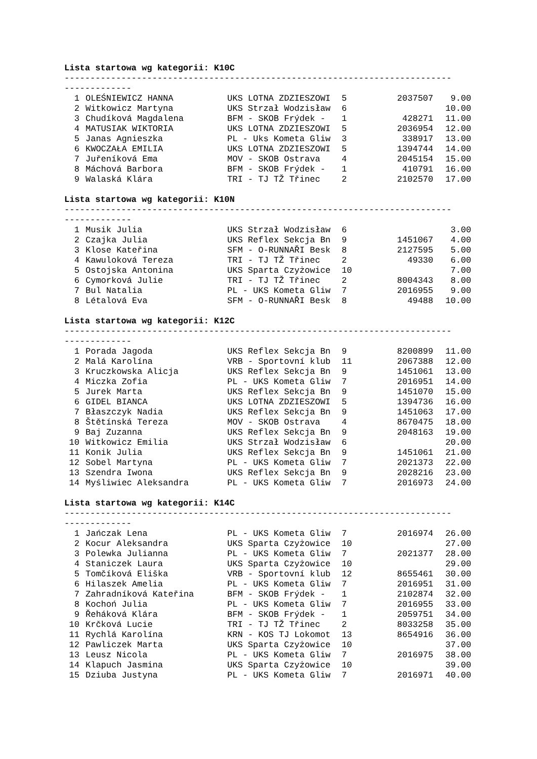Lista startowa wg kategorii: K10C
--------------------------------------------------------------------------- -------------
| 1 | OLEŚNIEWICZ HANNA | UKS LOTNA ZDZIESZOWI | 5 | 2037507 | 9.00 |
| 2 | Witkowicz Martyna | UKS Strzał Wodzisław | 6 | | 10.00 |
| 3 | Chudíková Magdalena | BFM - SKOB Frýdek - | 1 | 428271 | 11.00 |
| 4 | MATUSIAK WIKTORIA | UKS LOTNA ZDZIESZOWI | 5 | 2036954 | 12.00 |
| 5 | Janas Agnieszka | PL - Uks Kometa Gliw | 3 | 338917 | 13.00 |
| 6 | KWOCZAŁA EMILIA | UKS LOTNA ZDZIESZOWI | 5 | 1394744 | 14.00 |
| 7 | Juřeníková Ema | MOV - SKOB Ostrava | 4 | 2045154 | 15.00 |
| 8 | Máchová Barbora | BFM - SKOB Frýdek - | 1 | 410791 | 16.00 |
| 9 | Walaská Klára | TRI - TJ TŽ Třinec | 2 | 2102570 | 17.00 |
Lista startowa wg kategorii: K10N
--------------------------------------------------------------------------- -------------
| 1 | Musik Julia | UKS Strzał Wodzisław | 6 | | 3.00 |
| 2 | Czajka Julia | UKS Reflex Sekcja Bn | 9 | 1451067 | 4.00 |
| 3 | Klose Kateřina | SFM - O-RUNNAŘI Besk | 8 | 2127595 | 5.00 |
| 4 | Kawuloková Tereza | TRI - TJ TŽ Třinec | 2 | 49330 | 6.00 |
| 5 | Ostojska Antonina | UKS Sparta Czyżowice | 10 | | 7.00 |
| 6 | Cymorková Julie | TRI - TJ TŽ Třinec | 2 | 8004343 | 8.00 |
| 7 | Bul Natalia | PL - UKS Kometa Gliw | 7 | 2016955 | 9.00 |
| 8 | Létalová Eva | SFM - O-RUNNAŘI Besk | 8 | 49488 | 10.00 |
Lista startowa wg kategorii: K12C
--------------------------------------------------------------------------- -------------
| 1 | Porada Jagoda | UKS Reflex Sekcja Bn | 9 | 8200899 | 11.00 |
| 2 | Malá Karolína | VRB - Sportovní klub | 11 | 2067388 | 12.00 |
| 3 | Kruczkowska Alicja | UKS Reflex Sekcja Bn | 9 | 1451061 | 13.00 |
| 4 | Miczka Zofia | PL - UKS Kometa Gliw | 7 | 2016951 | 14.00 |
| 5 | Jurek Marta | UKS Reflex Sekcja Bn | 9 | 1451070 | 15.00 |
| 6 | GIDEL BIANCA | UKS LOTNA ZDZIESZOWI | 5 | 1394736 | 16.00 |
| 7 | Błaszczyk Nadia | UKS Reflex Sekcja Bn | 9 | 1451063 | 17.00 |
| 8 | Štětínská Tereza | MOV - SKOB Ostrava | 4 | 8670475 | 18.00 |
| 9 | Baj Zuzanna | UKS Reflex Sekcja Bn | 9 | 2048163 | 19.00 |
| 10 | Witkowicz Emilia | UKS Strzał Wodzisław | 6 | | 20.00 |
| 11 | Konik Julia | UKS Reflex Sekcja Bn | 9 | 1451061 | 21.00 |
| 12 | Sobel Martyna | PL - UKS Kometa Gliw | 7 | 2021373 | 22.00 |
| 13 | Szendra Iwona | UKS Reflex Sekcja Bn | 9 | 2028216 | 23.00 |
| 14 | Myśliwiec Aleksandra | PL - UKS Kometa Gliw | 7 | 2016973 | 24.00 |
Lista startowa wg kategorii: K14C
--------------------------------------------------------------------------- -------------
| 1 | Jańczak Lena | PL - UKS Kometa Gliw | 7 | 2016974 | 26.00 |
| 2 | Kocur Aleksandra | UKS Sparta Czyżowice | 10 | | 27.00 |
| 3 | Polewka Julianna | PL - UKS Kometa Gliw | 7 | 2021377 | 28.00 |
| 4 | Staniczek Laura | UKS Sparta Czyżowice | 10 | | 29.00 |
| 5 | Tomčíková Eliška | VRB - Sportovní klub | 12 | 8655461 | 30.00 |
| 6 | Hilaszek Amelia | PL - UKS Kometa Gliw | 7 | 2016951 | 31.00 |
| 7 | Zahradníková Kateřina | BFM - SKOB Frýdek - | 1 | 2102874 | 32.00 |
| 8 | Kochoń Julia | PL - UKS Kometa Gliw | 7 | 2016955 | 33.00 |
| 9 | Řeháková Klára | BFM - SKOB Frýdek - | 1 | 2059751 | 34.00 |
| 10 | Krčková Lucie | TRI - TJ TŽ Třinec | 2 | 8033258 | 35.00 |
| 11 | Rychlá Karolína | KRN - KOS TJ Lokomot | 13 | 8654916 | 36.00 |
| 12 | Pawliczek Marta | UKS Sparta Czyżowice | 10 | | 37.00 |
| 13 | Leusz Nicola | PL - UKS Kometa Gliw | 7 | 2016975 | 38.00 |
| 14 | Klapuch Jasmina | UKS Sparta Czyżowice | 10 | | 39.00 |
| 15 | Dziuba Justyna | PL - UKS Kometa Gliw | 7 | 2016971 | 40.00 |